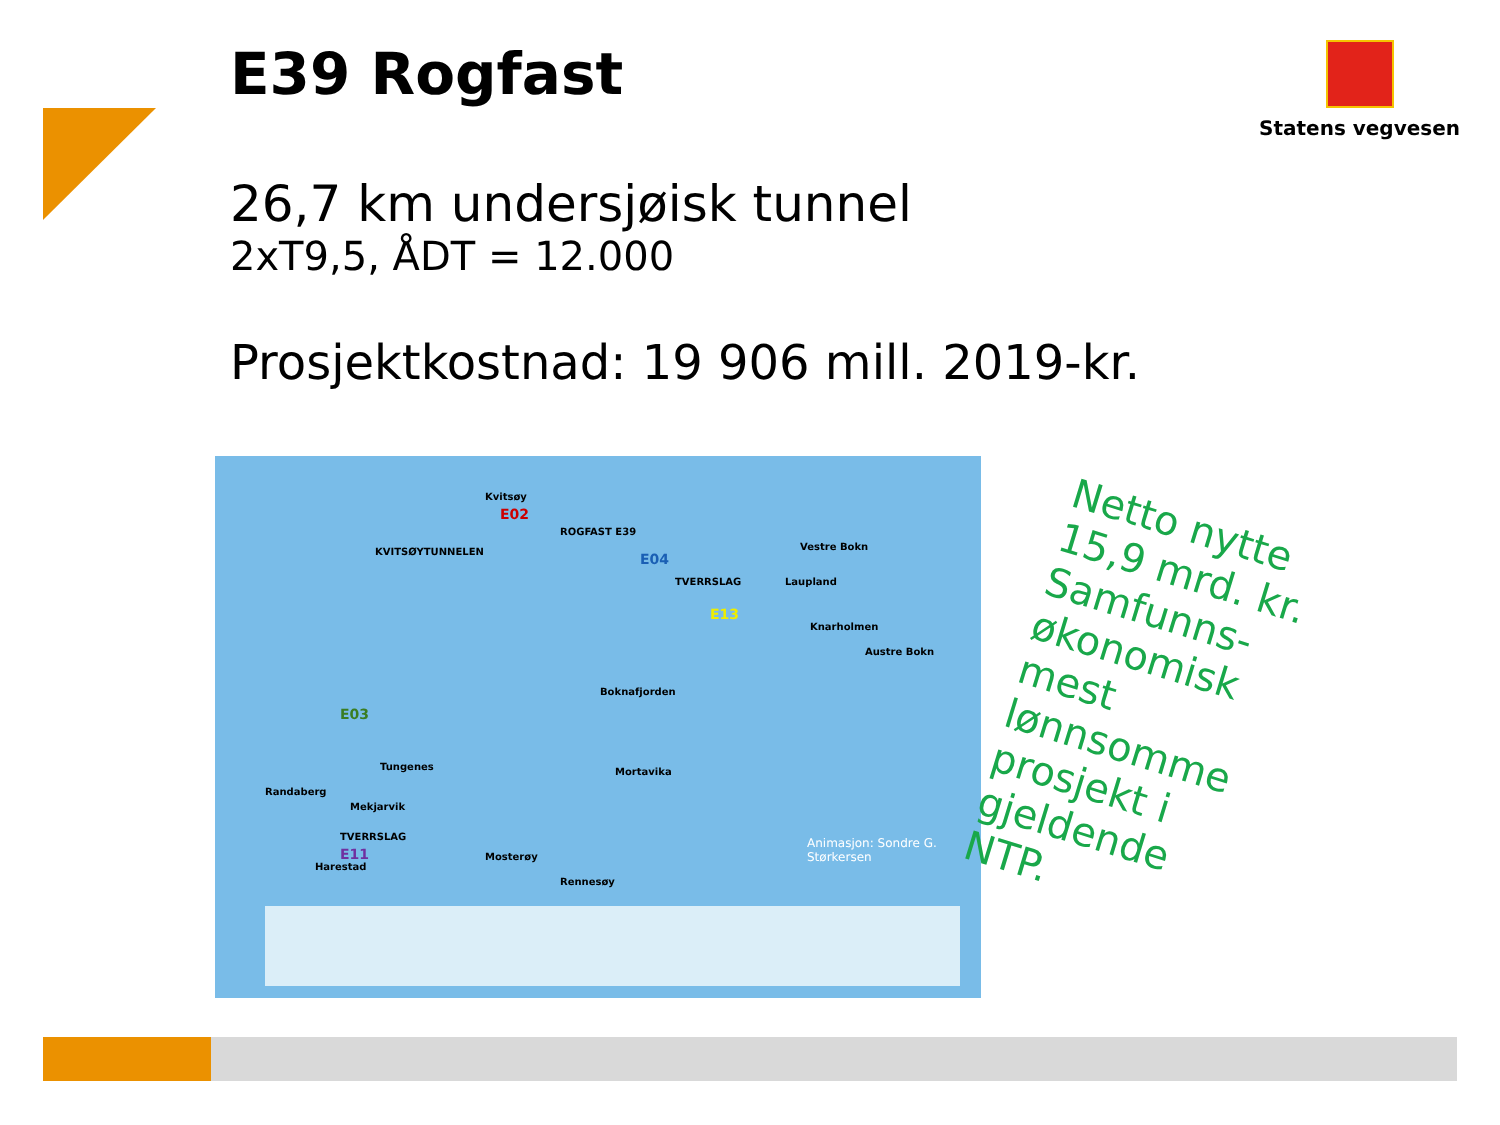E39 Rogfast Statens vegvesen
26,7 km undersjøisk tunnel
2xT9,5, ÅDT = 12.000
Prosjektkostnad: 19 906 mill. 2019-kr.
Kvitsøy
E02
KVITSØYTUNNELEN
ROGFAST E39
E04
Vestre Bokn
TVERRSLAG Laupland
E13
Knarholmen
Austre Bokn
Boknafjorden
E03
Tungenes
Randaberg
Mekjarvik
Mortavika
TVERRSLAG
E11
Harestad
Mosterøy
Rennesøy
Animasjon: Sondre G. Størkersen
Netto nytte 15,9 mrd. kr.
Samfunns-økonomisk mest lønnsomme prosjekt i gjeldende NTP.